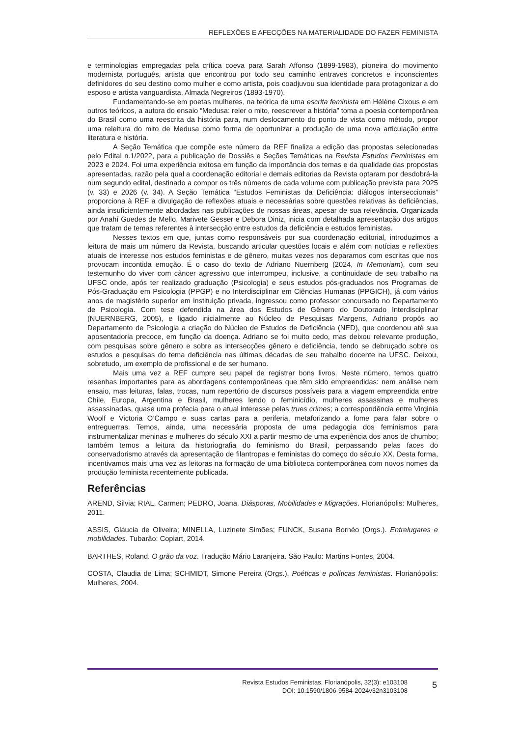REFLEXÕES E AFECÇÕES NA MATERIALIDADE DO FAZER FEMINISTA
e terminologias empregadas pela crítica coeva para Sarah Affonso (1899-1983), pioneira do movimento modernista português, artista que encontrou por todo seu caminho entraves concretos e inconscientes definidores do seu destino como mulher e como artista, pois coadjuvou sua identidade para protagonizar a do esposo e artista vanguardista, Almada Negreiros (1893-1970).
Fundamentando-se em poetas mulheres, na teórica de uma escrita feminista em Hélène Cixous e em outros teóricos, a autora do ensaio “Medusa: reler o mito, reescrever a história” toma a poesia contemporânea do Brasil como uma reescrita da história para, num deslocamento do ponto de vista como método, propor uma releitura do mito de Medusa como forma de oportunizar a produção de uma nova articulação entre literatura e história.
A Seção Temática que compõe este número da REF finaliza a edição das propostas selecionadas pelo Edital n.1/2022, para a publicação de Dossiês e Seções Temáticas na Revista Estudos Feministas em 2023 e 2024. Foi uma experiência exitosa em função da importância dos temas e da qualidade das propostas apresentadas, razão pela qual a coordenação editorial e demais editorias da Revista optaram por desdobrá-la num segundo edital, destinado a compor os três números de cada volume com publicação prevista para 2025 (v. 33) e 2026 (v. 34). A Seção Temática “Estudos Feministas da Deficiência: diálogos interseccionais” proporciona à REF a divulgação de reflexões atuais e necessárias sobre questões relativas às deficiências, ainda insuficientemente abordadas nas publicações de nossas áreas, apesar de sua relevância. Organizada por Anahí Guedes de Mello, Marivete Gesser e Debora Diniz, inicia com detalhada apresentação dos artigos que tratam de temas referentes à intersecção entre estudos da deficiência e estudos feministas.
Nesses textos em que, juntas como responsáveis por sua coordenação editorial, introduzimos a leitura de mais um número da Revista, buscando articular questões locais e além com notícias e reflexões atuais de interesse nos estudos feministas e de gênero, muitas vezes nos deparamos com escritas que nos provocam incontida emoção. É o caso do texto de Adriano Nuernberg (2024, In Memoriam), com seu testemunho do viver com câncer agressivo que interrompeu, inclusive, a continuidade de seu trabalho na UFSC onde, após ter realizado graduação (Psicologia) e seus estudos pós-graduados nos Programas de Pós-Graduação em Psicologia (PPGP) e no Interdisciplinar em Ciências Humanas (PPGICH), já com vários anos de magistério superior em instituição privada, ingressou como professor concursado no Departamento de Psicologia. Com tese defendida na área dos Estudos de Gênero do Doutorado Interdisciplinar (NUERNBERG, 2005), e ligado inicialmente ao Núcleo de Pesquisas Margens, Adriano propôs ao Departamento de Psicologia a criação do Núcleo de Estudos de Deficiência (NED), que coordenou até sua aposentadoria precoce, em função da doença. Adriano se foi muito cedo, mas deixou relevante produção, com pesquisas sobre gênero e sobre as intersecções gênero e deficiência, tendo se debruçado sobre os estudos e pesquisas do tema deficiência nas últimas décadas de seu trabalho docente na UFSC. Deixou, sobretudo, um exemplo de profissional e de ser humano.
Mais uma vez a REF cumpre seu papel de registrar bons livros. Neste número, temos quatro resenhas importantes para as abordagens contemporâneas que têm sido empreendidas: nem análise nem ensaio, mas leituras, falas, trocas, num repertório de discursos possíveis para a viagem empreendida entre Chile, Europa, Argentina e Brasil, mulheres lendo o feminicídio, mulheres assassinas e mulheres assassinadas, quase uma profecia para o atual interesse pelas trues crimes; a correspondência entre Virginia Woolf e Victoria O’Campo e suas cartas para a periferia, metaforizando a fome para falar sobre o entreguerras. Temos, ainda, uma necessária proposta de uma pedagogia dos feminismos para instrumentalizar meninas e mulheres do século XXI a partir mesmo de uma experiência dos anos de chumbo; também temos a leitura da historiografia do feminismo do Brasil, perpassando pelas faces do conservadorismo através da apresentação de filantropas e feministas do começo do século XX. Desta forma, incentivamos mais uma vez as leitoras na formação de uma biblioteca contemporânea com novos nomes da produção feminista recentemente publicada.
Referências
AREND, Silvia; RIAL, Carmen; PEDRO, Joana. Diásporas, Mobilidades e Migrações. Florianópolis: Mulheres, 2011.
ASSIS, Gláucia de Oliveira; MINELLA, Luzinete Simões; FUNCK, Susana Bornéo (Orgs.). Entrelugares e mobilidades. Tubarão: Copiart, 2014.
BARTHES, Roland. O grão da voz. Tradução Mário Laranjeira. São Paulo: Martins Fontes, 2004.
COSTA, Claudia de Lima; SCHMIDT, Simone Pereira (Orgs.). Poéticas e políticas feministas. Florianópolis: Mulheres, 2004.
Revista Estudos Feministas, Florianópolis, 32(3): e103108
DOI: 10.1590/1806-9584-2024v32n3103108
5